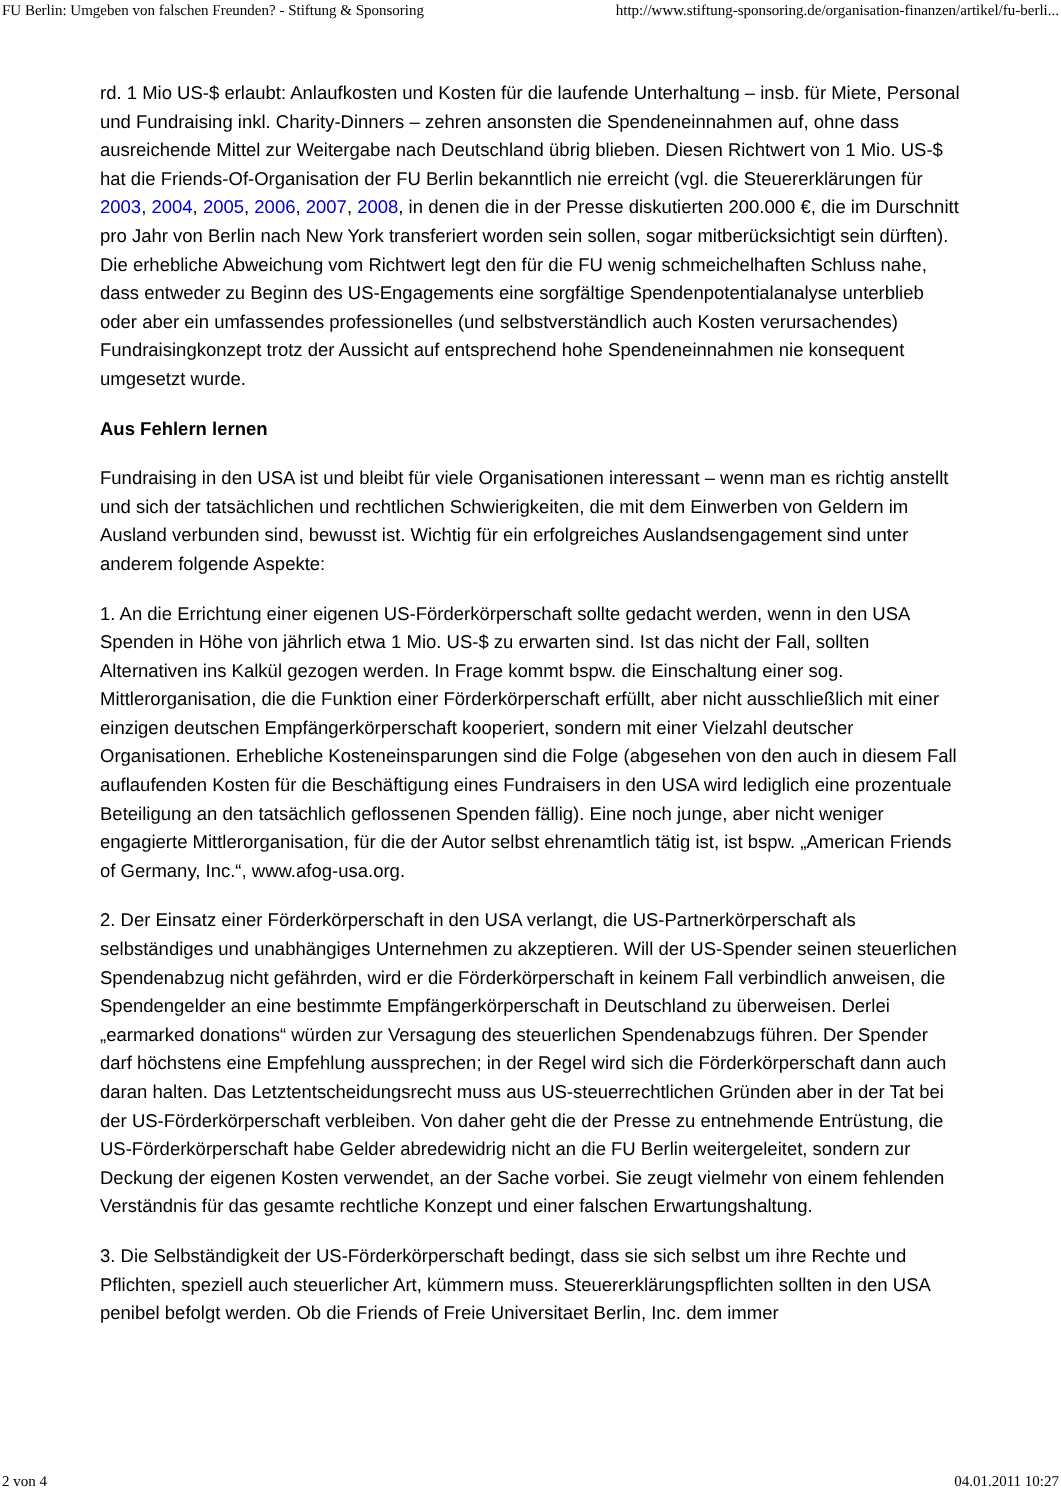FU Berlin: Umgeben von falschen Freunden? - Stiftung & Sponsoring http://www.stiftung-sponsoring.de/organisation-finanzen/artikel/fu-berli...
rd. 1 Mio US-$ erlaubt: Anlaufkosten und Kosten für die laufende Unterhaltung – insb. für Miete, Personal und Fundraising inkl. Charity-Dinners – zehren ansonsten die Spendeneinnahmen auf, ohne dass ausreichende Mittel zur Weitergabe nach Deutschland übrig blieben. Diesen Richtwert von 1 Mio. US-$ hat die Friends-Of-Organisation der FU Berlin bekanntlich nie erreicht (vgl. die Steuererklärungen für 2003, 2004, 2005, 2006, 2007, 2008, in denen die in der Presse diskutierten 200.000 €, die im Durschnitt pro Jahr von Berlin nach New York transferiert worden sein sollen, sogar mitberücksichtigt sein dürften). Die erhebliche Abweichung vom Richtwert legt den für die FU wenig schmeichelhaften Schluss nahe, dass entweder zu Beginn des US-Engagements eine sorgfältige Spendenpotentialanalyse unterblieb oder aber ein umfassendes professionelles (und selbstverständlich auch Kosten verursachendes) Fundraisingkonzept trotz der Aussicht auf entsprechend hohe Spendeneinnahmen nie konsequent umgesetzt wurde.
Aus Fehlern lernen
Fundraising in den USA ist und bleibt für viele Organisationen interessant – wenn man es richtig anstellt und sich der tatsächlichen und rechtlichen Schwierigkeiten, die mit dem Einwerben von Geldern im Ausland verbunden sind, bewusst ist. Wichtig für ein erfolgreiches Auslandsengagement sind unter anderem folgende Aspekte:
1. An die Errichtung einer eigenen US-Förderkörperschaft sollte gedacht werden, wenn in den USA Spenden in Höhe von jährlich etwa 1 Mio. US-$ zu erwarten sind. Ist das nicht der Fall, sollten Alternativen ins Kalkül gezogen werden. In Frage kommt bspw. die Einschaltung einer sog. Mittlerorganisation, die die Funktion einer Förderkörperschaft erfüllt, aber nicht ausschließlich mit einer einzigen deutschen Empfängerkörperschaft kooperiert, sondern mit einer Vielzahl deutscher Organisationen. Erhebliche Kosteneinsparungen sind die Folge (abgesehen von den auch in diesem Fall auflaufenden Kosten für die Beschäftigung eines Fundraisers in den USA wird lediglich eine prozentuale Beteiligung an den tatsächlich geflossenen Spenden fällig). Eine noch junge, aber nicht weniger engagierte Mittlerorganisation, für die der Autor selbst ehrenamtlich tätig ist, ist bspw. „American Friends of Germany, Inc.“, www.afog-usa.org.
2. Der Einsatz einer Förderkörperschaft in den USA verlangt, die US-Partnerkörperschaft als selbständiges und unabhängiges Unternehmen zu akzeptieren. Will der US-Spender seinen steuerlichen Spendenabzug nicht gefährden, wird er die Förderkörperschaft in keinem Fall verbindlich anweisen, die Spendengelder an eine bestimmte Empfängerkörperschaft in Deutschland zu überweisen. Derlei „earmarked donations“ würden zur Versagung des steuerlichen Spendenabzugs führen. Der Spender darf höchstens eine Empfehlung aussprechen; in der Regel wird sich die Förderkörperschaft dann auch daran halten. Das Letztentscheidungsrecht muss aus US-steuerrechtlichen Gründen aber in der Tat bei der US-Förderkörperschaft verbleiben. Von daher geht die der Presse zu entnehmende Entrüstung, die US-Förderkörperschaft habe Gelder abredewidrig nicht an die FU Berlin weitergeleitet, sondern zur Deckung der eigenen Kosten verwendet, an der Sache vorbei. Sie zeugt vielmehr von einem fehlenden Verständnis für das gesamte rechtliche Konzept und einer falschen Erwartungshaltung.
3. Die Selbständigkeit der US-Förderkörperschaft bedingt, dass sie sich selbst um ihre Rechte und Pflichten, speziell auch steuerlicher Art, kümmern muss. Steuererklärungspflichten sollten in den USA penibel befolgt werden. Ob die Friends of Freie Universitaet Berlin, Inc. dem immer
2 von 4 04.01.2011 10:27